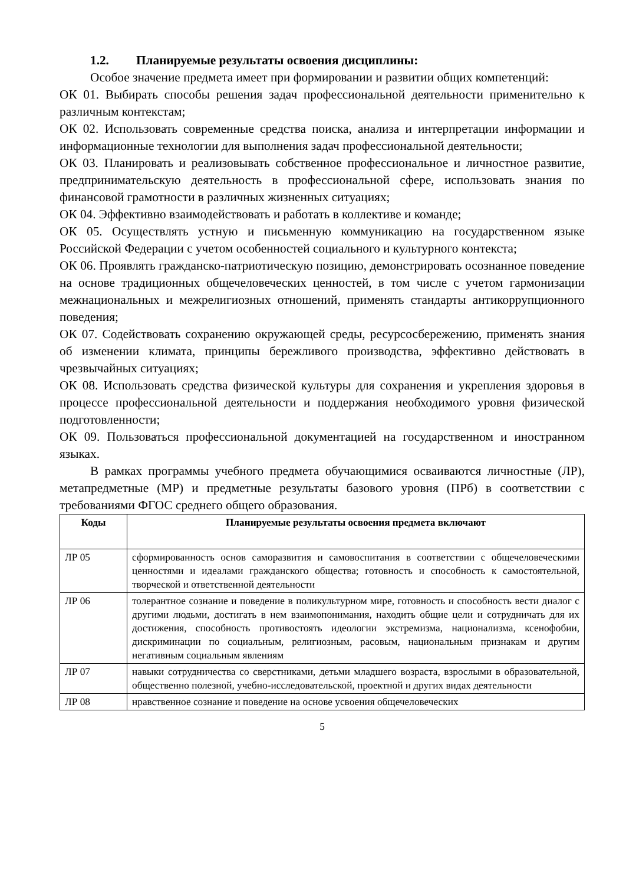1.2. Планируемые результаты освоения дисциплины:
Особое значение предмета имеет при формировании и развитии общих компетенций:
ОК 01. Выбирать способы решения задач профессиональной деятельности применительно к различным контекстам;
ОК 02. Использовать современные средства поиска, анализа и интерпретации информации и информационные технологии для выполнения задач профессиональной деятельности;
ОК 03. Планировать и реализовывать собственное профессиональное и личностное развитие, предпринимательскую деятельность в профессиональной сфере, использовать знания по финансовой грамотности в различных жизненных ситуациях;
ОК 04. Эффективно взаимодействовать и работать в коллективе и команде;
ОК 05. Осуществлять устную и письменную коммуникацию на государственном языке Российской Федерации с учетом особенностей социального и культурного контекста;
ОК 06. Проявлять гражданско-патриотическую позицию, демонстрировать осознанное поведение на основе традиционных общечеловеческих ценностей, в том числе с учетом гармонизации межнациональных и межрелигиозных отношений, применять стандарты антикоррупционного поведения;
ОК 07. Содействовать сохранению окружающей среды, ресурсосбережению, применять знания об изменении климата, принципы бережливого производства, эффективно действовать в чрезвычайных ситуациях;
ОК 08. Использовать средства физической культуры для сохранения и укрепления здоровья в процессе профессиональной деятельности и поддержания необходимого уровня физической подготовленности;
ОК 09. Пользоваться профессиональной документацией на государственном и иностранном языках.
В рамках программы учебного предмета обучающимися осваиваются личностные (ЛР), метапредметные (МР) и предметные результаты базового уровня (ПРб) в соответствии с требованиями ФГОС среднего общего образования.
| Коды | Планируемые результаты освоения предмета включают |
| --- | --- |
| ЛР 05 | сформированность основ саморазвития и самовоспитания в соответствии с общечеловеческими ценностями и идеалами гражданского общества; готовность и способность к самостоятельной, творческой и ответственной деятельности |
| ЛР 06 | толерантное сознание и поведение в поликультурном мире, готовность и способность вести диалог с другими людьми, достигать в нем взаимопонимания, находить общие цели и сотрудничать для их достижения, способность противостоять идеологии экстремизма, национализма, ксенофобии, дискриминации по социальным, религиозным, расовым, национальным признакам и другим негативным социальным явлениям |
| ЛР 07 | навыки сотрудничества со сверстниками, детьми младшего возраста, взрослыми в образовательной, общественно полезной, учебно-исследовательской, проектной и других видах деятельности |
| ЛР 08 | нравственное сознание и поведение на основе усвоения общечеловеческих |
5